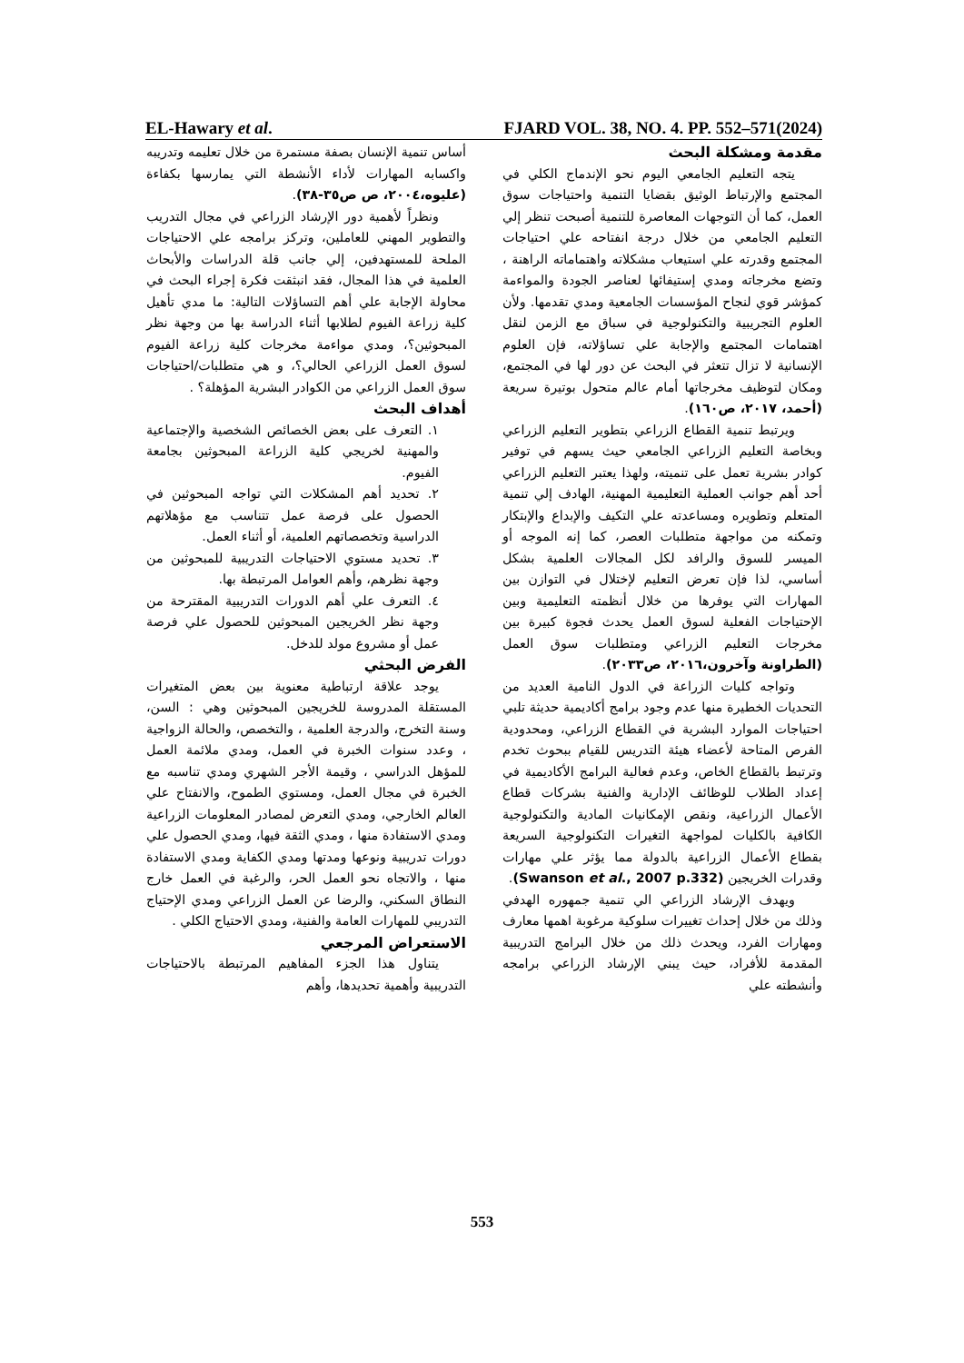EL-Hawary et al. FJARD VOL. 38, NO. 4. PP. 552–571(2024)
مقدمة ومشكلة البحث
يتجه التعليم الجامعي اليوم نحو الإندماج الكلي في المجتمع والإرتباط الوثيق بقضايا التنمية واحتياجات سوق العمل، كما أن التوجهات المعاصرة للتنمية أصبحت تنظر إلي التعليم الجامعي من خلال درجة انفتاحه علي احتياجات المجتمع وقدرته علي استيعاب مشكلاته واهتماماته الراهنة ، وتضع مخرجاته ومدي إستيفائها لعناصر الجودة والمواءمة كمؤشر قوي لنجاح المؤسسات الجامعية ومدي تقدمها. ولأن العلوم التجريبية والتكنولوجية في سباق مع الزمن لنقل اهتمامات المجتمع والإجابة علي تساؤلاته، فإن العلوم الإنسانية لا تزال تتعثر في البحث عن دور لها في المجتمع، ومكان لتوظيف مخرجاتها أمام عالم متحول بوتيرة سريعة (أحمد، ٢٠١٧، ص١٦٠).
ويرتبط تنمية القطاع الزراعي بتطوير التعليم الزراعي وبخاصة التعليم الزراعي الجامعي حيث يسهم في توفير كوادر بشرية تعمل على تنميته، ولهذا يعتبر التعليم الزراعي أحد أهم جوانب العملية التعليمية المهنية، الهادف إلي تنمية المتعلم وتطويره ومساعدته علي التكيف والإبداع والإبتكار وتمكنه من مواجهة متطلبات العصر، كما إنه الموجه أو الميسر للسوق والرافد لكل المجالات العلمية بشكل أساسي، لذا فإن تعرض التعليم لإختلال في التوازن بين المهارات التي يوفرها من خلال أنظمته التعليمية وبين الإحتياجات الفعلية لسوق العمل يحدث فجوة كبيرة بين مخرجات التعليم الزراعي ومتطلبات سوق العمل (الطراونة وآخرون،٢٠١٦، ص٢٠٣٣).
وتواجه كليات الزراعة في الدول النامية العديد من التحديات الخطيرة منها عدم وجود برامج أكاديمية حديثة تلبي احتياجات الموارد البشرية في القطاع الزراعي، ومحدودية الفرص المتاحة لأعضاء هيئة التدريس للقيام ببحوث تخدم وترتبط بالقطاع الخاص، وعدم فعالية البرامج الأكاديمية في إعداد الطلاب للوظائف الإدارية والفنية بشركات قطاع الأعمال الزراعية، ونقص الإمكانيات المادية والتكنولوجية الكافية بالكليات لمواجهة التغيرات التكنولوجية السريعة بقطاع الأعمال الزراعية بالدولة مما يؤثر علي مهارات وقدرات الخريجين (Swanson et al., 2007 p.332).
ويهدف الإرشاد الزراعي الي تنمية جمهوره الهدفي وذلك من خلال إحداث تغييرات سلوكية مرغوبة اهمها معارف ومهارات الفرد، ويحدث ذلك من خلال البرامج التدريبية المقدمة للأفراد، حيث يبني الإرشاد الزراعي برامجه وأنشطته علي
أساس تنمية الإنسان بصفة مستمرة من خلال تعليمه وتدريبه واكسابه المهارات لأداء الأنشطة التي يمارسها بكفاءة (عليوه،٢٠٠٤، ص ص٣٥-٣٨).
ونظراً لأهمية دور الإرشاد الزراعي في مجال التدريب والتطوير المهني للعاملين، وتركز برامجه علي الاحتياجات الملحة للمستهدفين، إلي جانب قلة الدراسات والأبحاث العلمية في هذا المجال، فقد انبثقت فكرة إجراء البحث في محاولة الإجابة علي أهم التساؤلات التالية: ما مدي تأهيل كلية زراعة الفيوم لطلابها أثناء الدراسة بها من وجهة نظر المبحوثين؟، ومدي مواءمة مخرجات كلية زراعة الفيوم لسوق العمل الزراعي الحالي؟، و هي متطلبات/احتياجات سوق العمل الزراعي من الكوادر البشرية المؤهلة؟ .
أهداف البحث
١. التعرف على بعض الخصائص الشخصية والإجتماعية والمهنية لخريجي كلية الزراعة المبحوثين بجامعة الفيوم.
٢. تحديد أهم المشكلات التي تواجه المبحوثين في الحصول على فرصة عمل تتناسب مع مؤهلاتهم الدراسية وتخصصاتهم العلمية، أو أثناء العمل.
٣. تحديد مستوي الاحتياجات التدريبية للمبحوثين من وجهة نظرهم، وأهم العوامل المرتبطة بها.
٤. التعرف علي أهم الدورات التدريبية المقترحة من وجهة نظر الخريجين المبحوثين للحصول علي فرصة عمل أو مشروع مولد للدخل.
الفرض البحثي
يوجد علاقة ارتباطية معنوية بين بعض المتغيرات المستقلة المدروسة للخريجين المبحوثين وهي : السن، وسنة التخرج، والدرجة العلمية ، والتخصص، والحالة الزواجية ، وعدد سنوات الخبرة في العمل، ومدي ملائمة العمل للمؤهل الدراسي ، وقيمة الأجر الشهري ومدي تناسبه مع الخبرة في مجال العمل، ومستوي الطموح، والانفتاح علي العالم الخارجي، ومدي التعرض لمصادر المعلومات الزراعية ومدي الاستفادة منها ، ومدي الثقة فيها، ومدي الحصول علي دورات تدريبية ونوعها ومدتها ومدي الكفاية ومدي الاستفادة منها ، والاتجاه نحو العمل الحر، والرغبة في العمل خارج النطاق السكني، والرضا عن العمل الزراعي ومدي الإحتياج التدريبي للمهارات العامة والفنية، ومدي الاحتياج الكلي .
الاستعراض المرجعي
يتناول هذا الجزء المفاهيم المرتبطة بالاحتياجات التدريبية وأهمية تحديدها، وأهم
553